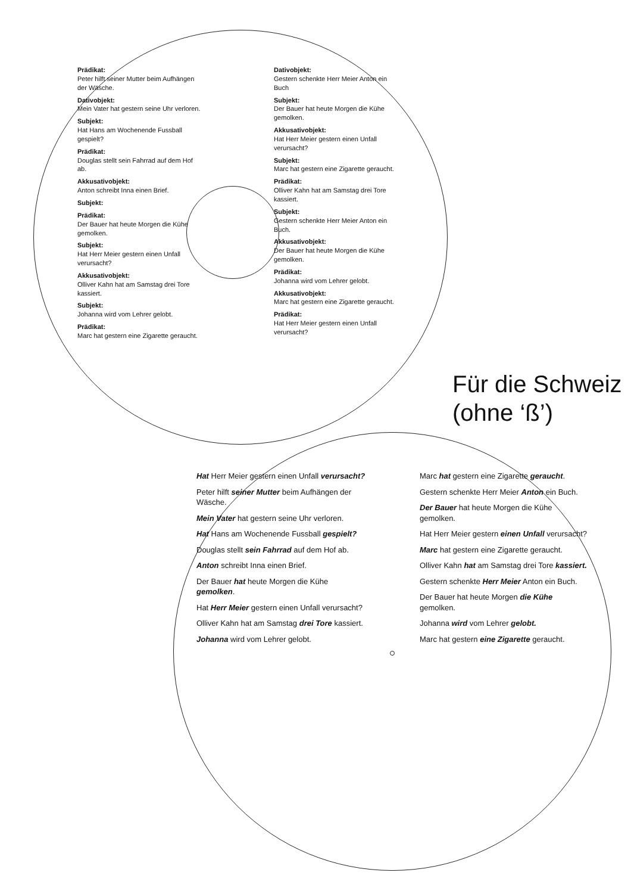Prädikat:
Peter hilft seiner Mutter beim Aufhängen der Wäsche.
Dativobjekt:
Mein Vater hat gestern seine Uhr verloren.
Subjekt:
Hat Hans am Wochenende Fussball gespielt?
Prädikat:
Douglas stellt sein Fahrrad auf dem Hof ab.
Akkusativobjekt:
Anton schreibt Inna einen Brief.
Subjekt:
Prädikat:
Der Bauer hat heute Morgen die Kühe gemolken.
Subjekt:
Hat Herr Meier gestern einen Unfall verursacht?
Akkusativobjekt:
Olliver Kahn hat am Samstag drei Tore kassiert.
Subjekt:
Johanna wird vom Lehrer gelobt.
Prädikat:
Marc hat gestern eine Zigarette geraucht.
Dativobjekt:
Gestern schenkte Herr Meier Anton ein Buch
Subjekt:
Der Bauer hat heute Morgen die Kühe gemolken.
Akkusativobjekt:
Hat Herr Meier gestern einen Unfall verursacht?
Subjekt:
Marc hat gestern eine Zigarette geraucht.
Prädikat:
Olliver Kahn hat am Samstag drei Tore kassiert.
Subjekt:
Gestern schenkte Herr Meier Anton ein Buch.
Akkusativobjekt:
Der Bauer hat heute Morgen die Kühe gemolken.
Prädikat:
Johanna wird vom Lehrer gelobt.
Akkusativobjekt:
Marc hat gestern eine Zigarette geraucht.
Prädikat:
Hat Herr Meier gestern einen Unfall verursacht?
Für die Schweiz
(ohne ‘ß’)
Hat Herr Meier gestern einen Unfall verursacht?
Peter hilft seiner Mutter beim Aufhängen der Wäsche.
Mein Vater hat gestern seine Uhr verloren.
Hat Hans am Wochenende Fussball gespielt?
Douglas stellt sein Fahrrad auf dem Hof ab.
Anton schreibt Inna einen Brief.
Der Bauer hat heute Morgen die Kühe gemolken.
Hat Herr Meier gestern einen Unfall verursacht?
Olliver Kahn hat am Samstag drei Tore kassiert.
Johanna wird vom Lehrer gelobt.
Marc hat gestern eine Zigarette geraucht.
Gestern schenkte Herr Meier Anton ein Buch.
Der Bauer hat heute Morgen die Kühe gemolken.
Hat Herr Meier gestern einen Unfall verursacht?
Marc hat gestern eine Zigarette geraucht.
Olliver Kahn hat am Samstag drei Tore kassiert.
Gestern schenkte Herr Meier Anton ein Buch.
Der Bauer hat heute Morgen die Kühe gemolken.
Johanna wird vom Lehrer gelobt.
Marc hat gestern eine Zigarette geraucht.